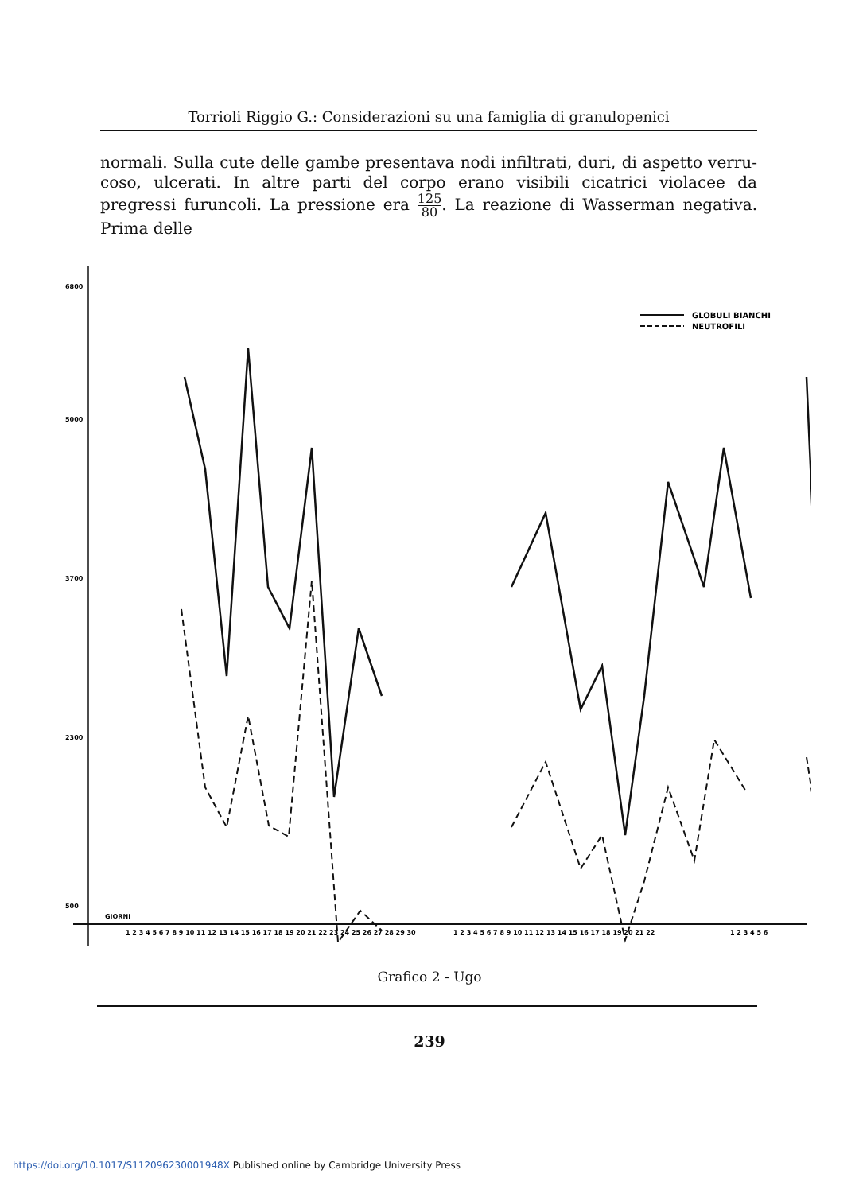Torrioli Riggio G.: Considerazioni su una famiglia di granulopenici
normali. Sulla cute delle gambe presentava nodi infiltrati, duri, di aspetto verru­coso, ulcerati. In altre parti del corpo erano visibili cicatrici violacee da pregressi furuncoli. La pressione era 125 80. La reazione di Wasserman negativa. Prima delle
6800
5000
3700
2300
500
GIORNI
1 2 3 4 5 6 7 8 9 10 11 12 13 14 15 16 17 18 19 20 21 22 23 24 25 26 27 28 29 30
1 2 3 4 5 6 7 8 9 10 11 12 13 14 15 16 17 18 19 20 21 22
1 2 3 4 5 6
GLOBULI BIANCHI
NEUTROFILI
Grafico 2 - Ugo
239
https://doi.org/10.1017/S112096230001948X Published online by Cambridge University Press